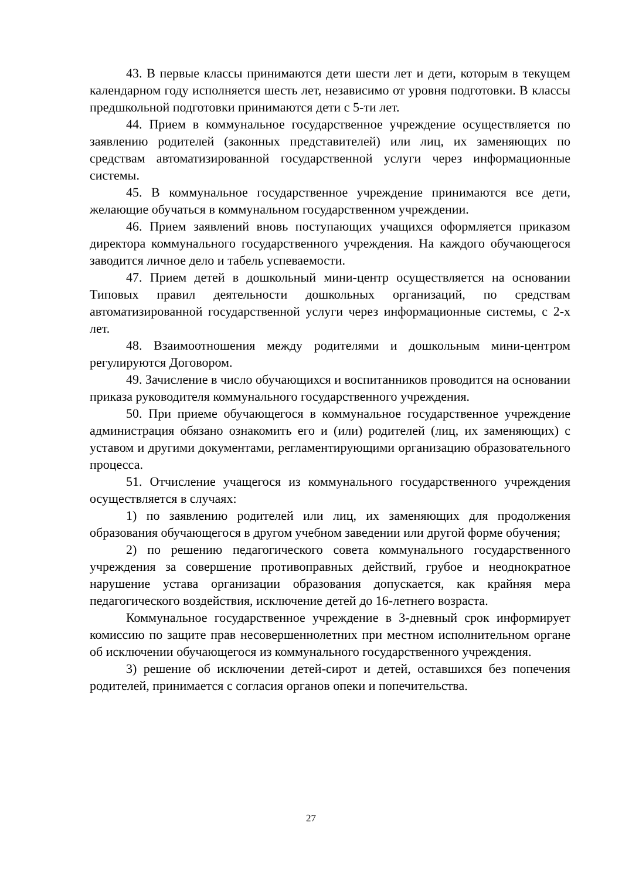43. В первые классы принимаются дети шести лет и дети, которым в текущем календарном году исполняется шесть лет, независимо от уровня подготовки. В классы предшкольной подготовки принимаются дети с 5-ти лет.
44. Прием в коммунальное государственное учреждение осуществляется по заявлению родителей (законных представителей) или лиц, их заменяющих по средствам автоматизированной государственной услуги через информационные системы.
45. В коммунальное государственное учреждение принимаются все дети, желающие обучаться в коммунальном государственном учреждении.
46. Прием заявлений вновь поступающих учащихся оформляется приказом директора коммунального государственного учреждения. На каждого обучающегося заводится личное дело и табель успеваемости.
47. Прием детей в дошкольный мини-центр осуществляется на основании Типовых правил деятельности дошкольных организаций, по средствам автоматизированной государственной услуги через информационные системы, с 2-х лет.
48. Взаимоотношения между родителями и дошкольным мини-центром регулируются Договором.
49. Зачисление в число обучающихся и воспитанников проводится на основании приказа руководителя коммунального государственного учреждения.
50. При приеме обучающегося в коммунальное государственное учреждение администрация обязано ознакомить его и (или) родителей (лиц, их заменяющих) с уставом и другими документами, регламентирующими организацию образовательного процесса.
51. Отчисление учащегося из коммунального государственного учреждения осуществляется в случаях:
1) по заявлению родителей или лиц, их заменяющих для продолжения образования обучающегося в другом учебном заведении или другой форме обучения;
2) по решению педагогического совета коммунального государственного учреждения за совершение противоправных действий, грубое и неоднократное нарушение устава организации образования допускается, как крайняя мера педагогического воздействия, исключение детей до 16-летнего возраста.
Коммунальное государственное учреждение в 3-дневный срок информирует комиссию по защите прав несовершеннолетних при местном исполнительном органе об исключении обучающегося из коммунального государственного учреждения.
3) решение об исключении детей-сирот и детей, оставшихся без попечения родителей, принимается с согласия органов опеки и попечительства.
27